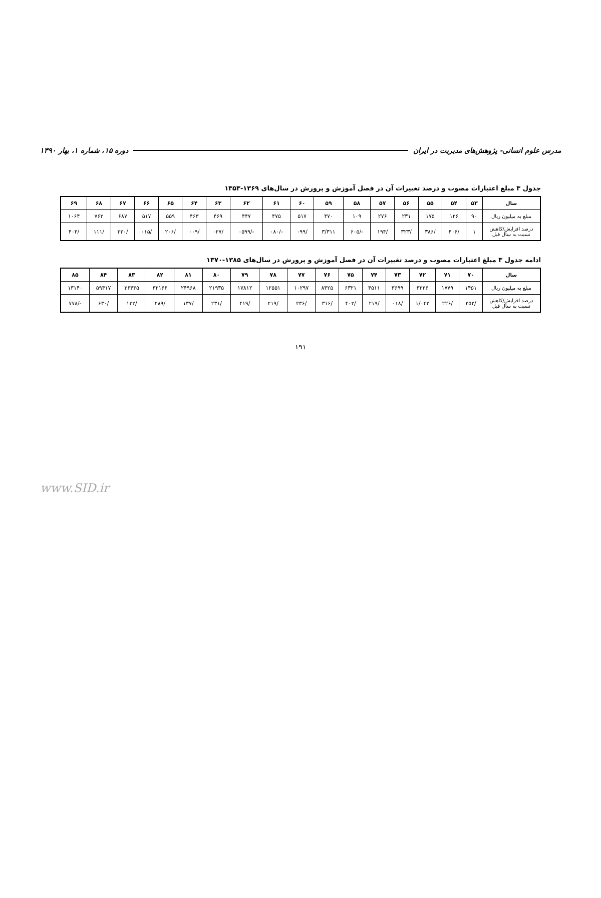مدرس علوم انسانی- پژوهش‌های مدیریت در ایران دوره ۱۵، شماره ۱، بهار ۱۳۹۰
جدول ۳ مبلغ اعتبارات مصوب و درصد تغییرات آن در فصل آموزش و پرورش در سال‌های ۱۳۶۹-۱۳۵۳
| سال | ۵۳ | ۵۴ | ۵۵ | ۵۶ | ۵۷ | ۵۸ | ۵۹ | ۶۰ | ۶۱ | ۶۲ | ۶۳ | ۶۴ | ۶۵ | ۶۶ | ۶۷ | ۶۸ | ۶۹ |
| --- | --- | --- | --- | --- | --- | --- | --- | --- | --- | --- | --- | --- | --- | --- | --- | --- | --- |
| مبلغ به میلیون ریال | ۹۰ | ۱۲۶ | ۱۷۵ | ۲۳۱ | ۲۷۶ | ۱۰۹ | ۴۷۰ | ۵۱۷ | ۴۷۵ | ۴۴۷ | ۴۶۹ | ۴۶۳ | ۵۵۹ | ۵۱۷ | ۶۸۷ | ۷۶۳ | ۱۰۶۴ |
| درصد افزایش/کاهش نسبت به سال قبل | ۱ | /۴۰۶ | /۳۸۶ | /۳۲۳ | /۱۹۴ | -/۶۰۵ | ۳/۳۱۱ | /۰۹۹ | -/۰۸۰ | -/۰۵۹۹ | /۰۲۷ | /۰۰۹ | /۲۰۶ | /۰۱۵ | /۳۲۰ | /۱۱۱ | /۴۰۳ |
ادامه جدول ۳ مبلغ اعتبارات مصوب و درصد تغییرات آن در فصل آموزش و پرورش در سال‌های ۱۳۸۵-۱۳۷۰
| سال | ۷۰ | ۷۱ | ۷۲ | ۷۳ | ۷۴ | ۷۵ | ۷۶ | ۷۷ | ۷۸ | ۷۹ | ۸۰ | ۸۱ | ۸۲ | ۸۳ | ۸۴ | ۸۵ |
| --- | --- | --- | --- | --- | --- | --- | --- | --- | --- | --- | --- | --- | --- | --- | --- | --- |
| مبلغ به میلیون ریال | ۱۴۵۱ | ۱۷۷۹ | ۳۲۳۶ | ۳۶۹۹ | ۴۵۱۱ | ۶۳۲۱ | ۸۳۲۵ | ۱۰۲۹۷ | ۱۲۵۵۱ | ۱۷۸۱۲ | ۲۱۹۳۵ | ۲۴۹۶۸ | ۳۲۱۶۶ | ۳۶۴۳۵ | ۵۹۴۱۷ | ۱۳۱۴۰ |
| درصد افزایش/کاهش نسبت به سال قبل | /۳۵۲ | /۲۲۶ | ۱/۰۴۲ | /۰۱۸ | /۲۱۹ | /۴۰۲ | /۳۱۶ | /۲۳۶ | /۲۱۹ | /۴۱۹ | /۲۳۱ | /۱۳۷ | /۲۸۹ | /۱۳۲ | /۶۳۰ | -/۷۷۸ |
۱۹۱
www.SID.ir